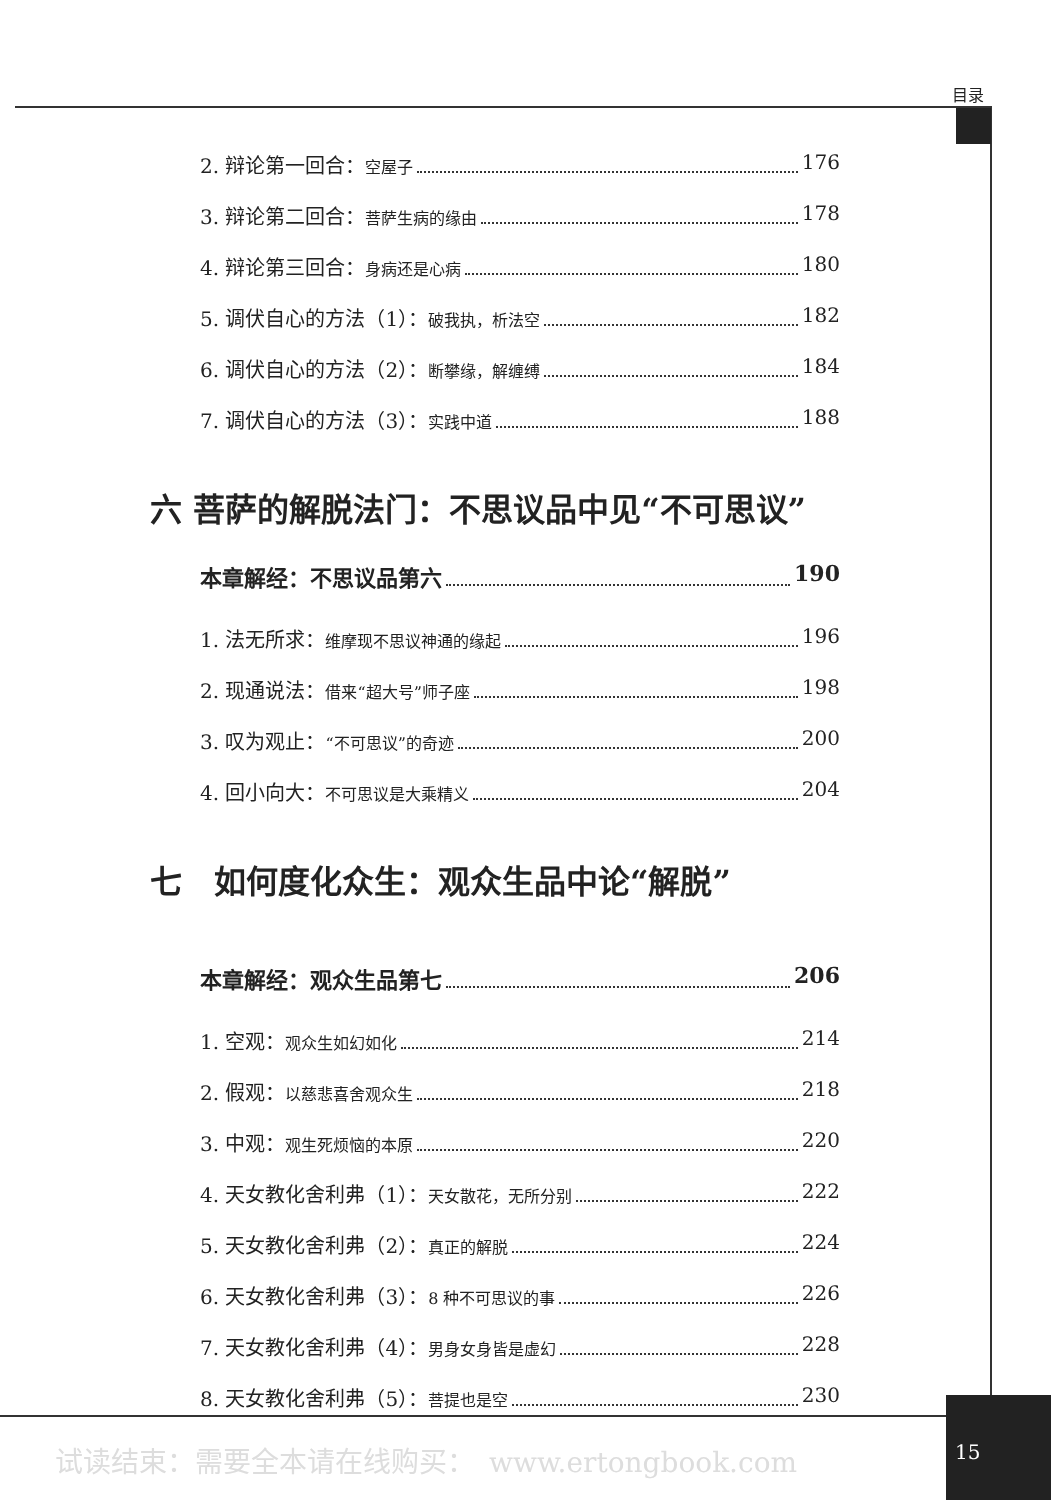目录
2. 辩论第一回合：空屋子 176
3. 辩论第二回合：菩萨生病的缘由 178
4. 辩论第三回合：身病还是心病 180
5. 调伏自心的方法（1）：破我执，析法空 182
6. 调伏自心的方法（2）：断攀缘，解缠缚 184
7. 调伏自心的方法（3）：实践中道 188
六 菩萨的解脱法门：不思议品中见“不可思议”
本章解经：不思议品第六 190
1. 法无所求：维摩现不思议神通的缘起 196
2. 现通说法：借来“超大号”师子座 198
3. 叹为观止：“不可思议”的奇迹 200
4. 回小向大：不可思议是大乘精义 204
七　如何度化众生：观众生品中论“解脱”
本章解经：观众生品第七 206
1. 空观：观众生如幻如化 214
2. 假观：以慈悲喜舍观众生 218
3. 中观：观生死烦恼的本原 220
4. 天女教化舍利弗（1）：天女散花，无所分别 222
5. 天女教化舍利弗（2）：真正的解脱 224
6. 天女教化舍利弗（3）：8 种不可思议的事 226
7. 天女教化舍利弗（4）：男身女身皆是虚幻 228
8. 天女教化舍利弗（5）：菩提也是空 230
试读结束：需要全本请在线购买：　www.ertongbook.com
15